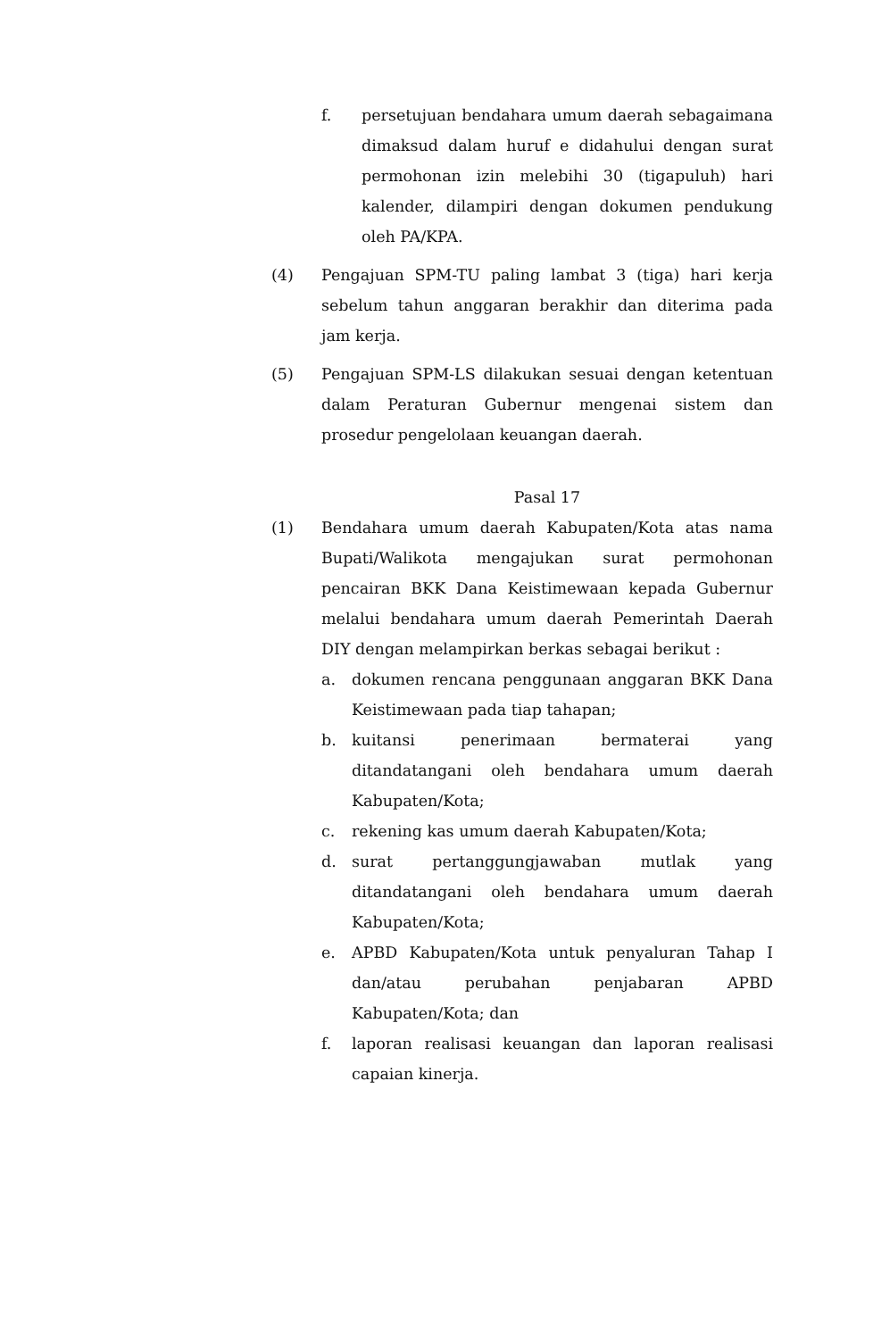f. persetujuan bendahara umum daerah sebagaimana dimaksud dalam huruf e didahului dengan surat permohonan izin melebihi 30 (tigapuluh) hari kalender, dilampiri dengan dokumen pendukung oleh PA/KPA.
(4) Pengajuan SPM-TU paling lambat 3 (tiga) hari kerja sebelum tahun anggaran berakhir dan diterima pada jam kerja.
(5) Pengajuan SPM-LS dilakukan sesuai dengan ketentuan dalam Peraturan Gubernur mengenai sistem dan prosedur pengelolaan keuangan daerah.
Pasal 17
(1) Bendahara umum daerah Kabupaten/Kota atas nama Bupati/Walikota mengajukan surat permohonan pencairan BKK Dana Keistimewaan kepada Gubernur melalui bendahara umum daerah Pemerintah Daerah DIY dengan melampirkan berkas sebagai berikut :
a. dokumen rencana penggunaan anggaran BKK Dana Keistimewaan pada tiap tahapan;
b. kuitansi penerimaan bermaterai yang ditandatangani oleh bendahara umum daerah Kabupaten/Kota;
c. rekening kas umum daerah Kabupaten/Kota;
d. surat pertanggungjawaban mutlak yang ditandatangani oleh bendahara umum daerah Kabupaten/Kota;
e. APBD Kabupaten/Kota untuk penyaluran Tahap I dan/atau perubahan penjabaran APBD Kabupaten/Kota; dan
f. laporan realisasi keuangan dan laporan realisasi capaian kinerja.